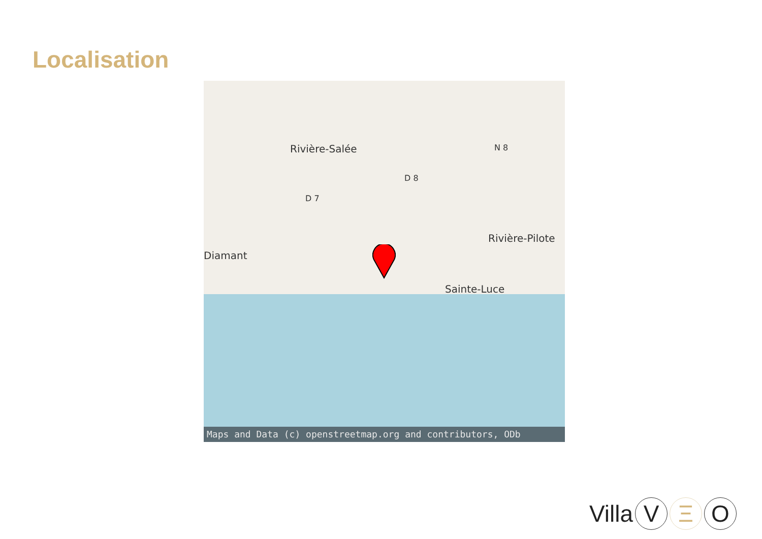Localisation
Rivière-Salée
Diamant
Rivière-Pilote
Sainte-Luce
D 7
D 8
N 8
Maps and Data (c) openstreetmap.org and contributors, ODb
Villa V Ξ O